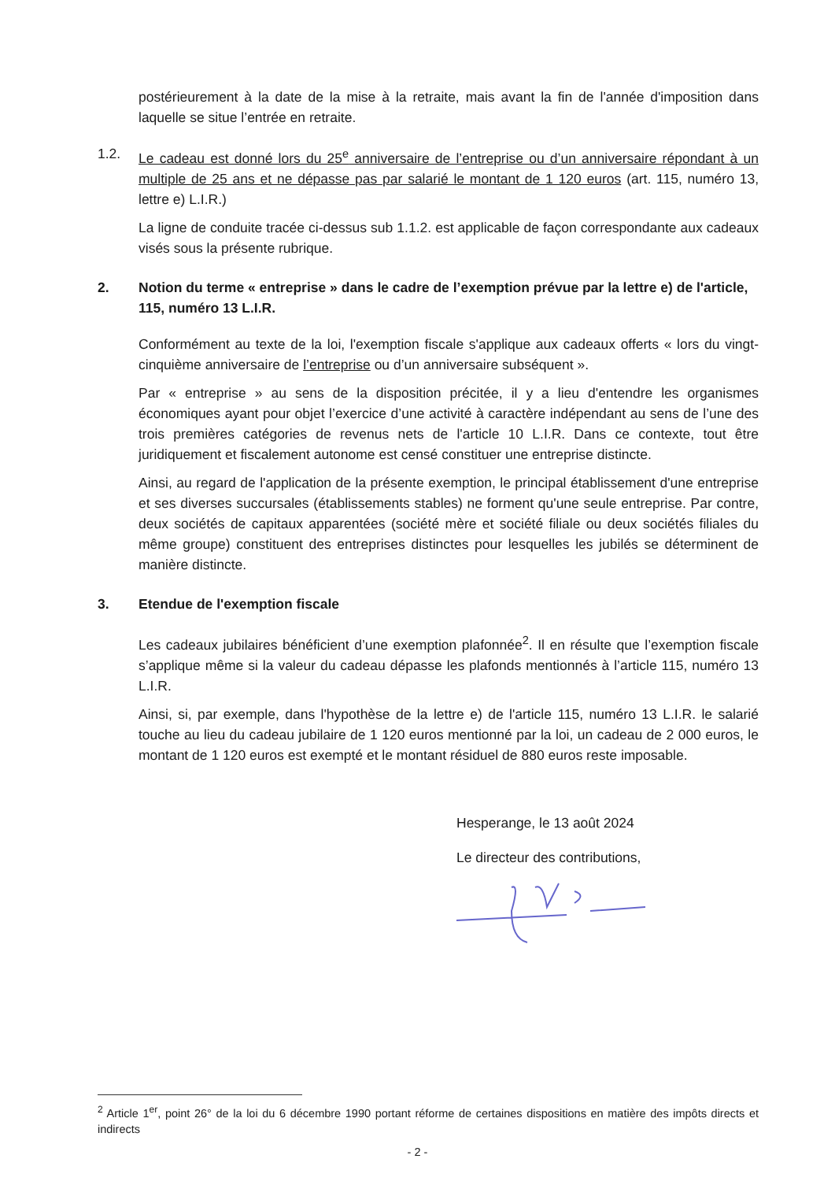postérieurement à la date de la mise à la retraite, mais avant la fin de l'année d'imposition dans laquelle se situe l’entrée en retraite.
1.2. Le cadeau est donné lors du 25<sup>e</sup> anniversaire de l’entreprise ou d’un anniversaire répondant à un multiple de 25 ans et ne dépasse pas par salarié le montant de 1 120 euros (art. 115, numéro 13, lettre e) L.I.R.)
La ligne de conduite tracée ci-dessus sub 1.1.2. est applicable de façon correspondante aux cadeaux visés sous la présente rubrique.
2. Notion du terme « entreprise » dans le cadre de l’exemption prévue par la lettre e) de l'article, 115, numéro 13 L.I.R.
Conformément au texte de la loi, l'exemption fiscale s'applique aux cadeaux offerts « lors du vingt-cinquième anniversaire de l’entreprise ou d’un anniversaire subséquent ».
Par « entreprise » au sens de la disposition précitée, il y a lieu d'entendre les organismes économiques ayant pour objet l’exercice d’une activité à caractère indépendant au sens de l’une des trois premières catégories de revenus nets de l'article 10 L.I.R. Dans ce contexte, tout être juridiquement et fiscalement autonome est censé constituer une entreprise distincte.
Ainsi, au regard de l'application de la présente exemption, le principal établissement d'une entreprise et ses diverses succursales (établissements stables) ne forment qu'une seule entreprise. Par contre, deux sociétés de capitaux apparentées (société mère et société filiale ou deux sociétés filiales du même groupe) constituent des entreprises distinctes pour lesquelles les jubilés se déterminent de manière distincte.
3. Etendue de l'exemption fiscale
Les cadeaux jubilaires bénéficient d’une exemption plafonnée<sup>2</sup>. Il en résulte que l’exemption fiscale s’applique même si la valeur du cadeau dépasse les plafonds mentionnés à l’article 115, numéro 13 L.I.R.
Ainsi, si, par exemple, dans l'hypothèse de la lettre e) de l'article 115, numéro 13 L.I.R. le salarié touche au lieu du cadeau jubilaire de 1 120 euros mentionné par la loi, un cadeau de 2 000 euros, le montant de 1 120 euros est exempté et le montant résiduel de 880 euros reste imposable.
Hesperange, le 13 août 2024
Le directeur des contributions,
<sup>2</sup> Article 1<sup>er</sup>, point 26° de la loi du 6 décembre 1990 portant réforme de certaines dispositions en matière des impôts directs et indirects
- 2 -